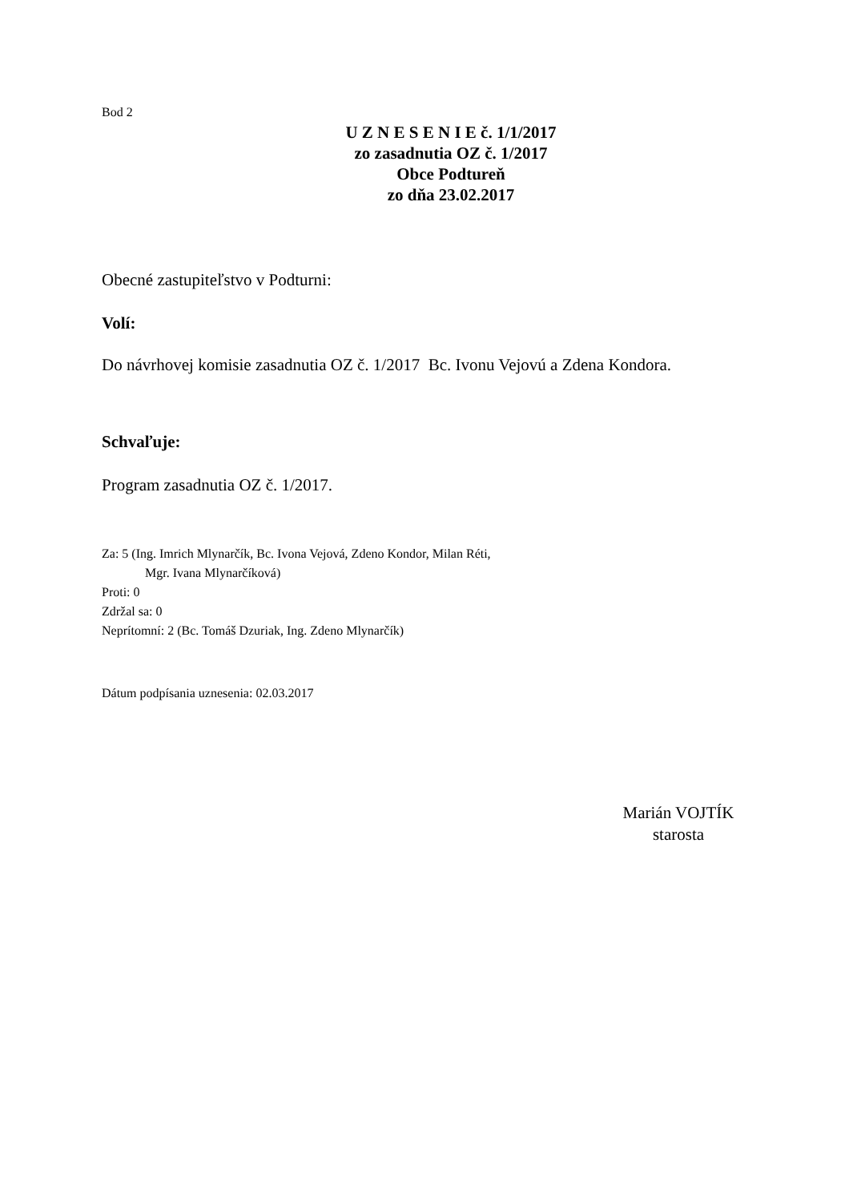Bod 2
U Z N E S E N I E č. 1/1/2017
zo zasadnutia OZ č. 1/2017
Obce Podtureň
zo dňa 23.02.2017
Obecné zastupiteľstvo v Podturni:
Volí:
Do návrhovej komisie zasadnutia OZ č. 1/2017 Bc. Ivonu Vejovú a Zdena Kondora.
Schvaľuje:
Program zasadnutia OZ č. 1/2017.
Za: 5 (Ing. Imrich Mlynarčík, Bc. Ivona Vejová, Zdeno Kondor, Milan Réti,
Mgr. Ivana Mlynarčíková)
Proti: 0
Zdržal sa: 0
Neprítomní: 2 (Bc. Tomáš Dzuriak, Ing. Zdeno Mlynarčík)
Dátum podpísania uznesenia: 02.03.2017
Marián VOJTÍK
starosta